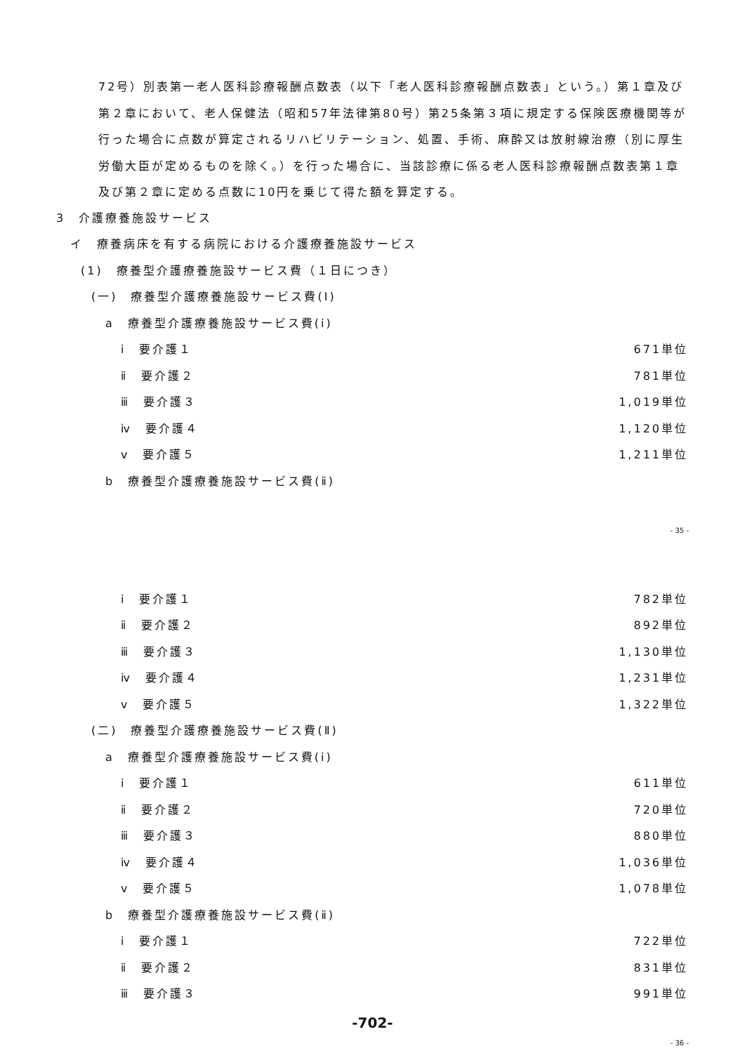72号）別表第一老人医科診療報酬点数表（以下「老人医科診療報酬点数表」という。）第１章及び第２章において、老人保健法（昭和57年法律第80号）第25条第３項に規定する保険医療機関等が行った場合に点数が算定されるリハビリテーション、処置、手術、麻酔又は放射線治療（別に厚生労働大臣が定めるものを除く。）を行った場合に、当該診療に係る老人医科診療報酬点数表第１章及び第２章に定める点数に10円を乗じて得た額を算定する。
3　介護療養施設サービス
イ　療養病床を有する病院における介護療養施設サービス
(1)　療養型介護療養施設サービス費（１日につき）
(一)　療養型介護療養施設サービス費(Ⅰ)
a　療養型介護療養施設サービス費(ⅰ)
ⅰ　要介護１ 671単位
ⅱ　要介護２ 781単位
ⅲ　要介護３ 1,019単位
ⅳ　要介護４ 1,120単位
ⅴ　要介護５ 1,211単位
b　療養型介護療養施設サービス費(ⅱ)
- 35 -
ⅰ　要介護１ 782単位
ⅱ　要介護２ 892単位
ⅲ　要介護３ 1,130単位
ⅳ　要介護４ 1,231単位
ⅴ　要介護５ 1,322単位
(二)　療養型介護療養施設サービス費(Ⅱ)
a　療養型介護療養施設サービス費(ⅰ)
ⅰ　要介護１ 611単位
ⅱ　要介護２ 720単位
ⅲ　要介護３ 880単位
ⅳ　要介護４ 1,036単位
ⅴ　要介護５ 1,078単位
b　療養型介護療養施設サービス費(ⅱ)
ⅰ　要介護１ 722単位
ⅱ　要介護２ 831単位
ⅲ　要介護３ 991単位
-702-
- 36 -